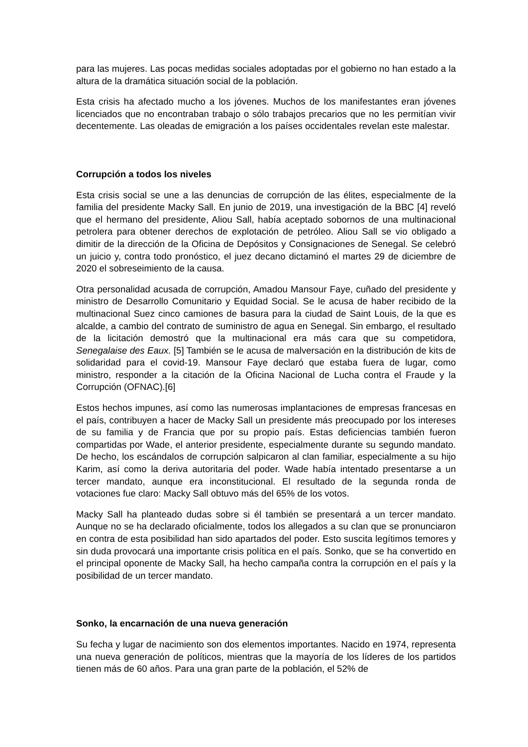para las mujeres. Las pocas medidas sociales adoptadas por el gobierno no han estado a la altura de la dramática situación social de la población.
Esta crisis ha afectado mucho a los jóvenes. Muchos de los manifestantes eran jóvenes licenciados que no encontraban trabajo o sólo trabajos precarios que no les permitían vivir decentemente. Las oleadas de emigración a los países occidentales revelan este malestar.
Corrupción a todos los niveles
Esta crisis social se une a las denuncias de corrupción de las élites, especialmente de la familia del presidente Macky Sall. En junio de 2019, una investigación de la BBC [4] reveló que el hermano del presidente, Aliou Sall, había aceptado sobornos de una multinacional petrolera para obtener derechos de explotación de petróleo. Aliou Sall se vio obligado a dimitir de la dirección de la Oficina de Depósitos y Consignaciones de Senegal. Se celebró un juicio y, contra todo pronóstico, el juez decano dictaminó el martes 29 de diciembre de 2020 el sobreseimiento de la causa.
Otra personalidad acusada de corrupción, Amadou Mansour Faye, cuñado del presidente y ministro de Desarrollo Comunitario y Equidad Social. Se le acusa de haber recibido de la multinacional Suez cinco camiones de basura para la ciudad de Saint Louis, de la que es alcalde, a cambio del contrato de suministro de agua en Senegal. Sin embargo, el resultado de la licitación demostró que la multinacional era más cara que su competidora, Senegalaise des Eaux. [5] También se le acusa de malversación en la distribución de kits de solidaridad para el covid-19. Mansour Faye declaró que estaba fuera de lugar, como ministro, responder a la citación de la Oficina Nacional de Lucha contra el Fraude y la Corrupción (OFNAC).[6]
Estos hechos impunes, así como las numerosas implantaciones de empresas francesas en el país, contribuyen a hacer de Macky Sall un presidente más preocupado por los intereses de su familia y de Francia que por su propio país. Estas deficiencias también fueron compartidas por Wade, el anterior presidente, especialmente durante su segundo mandato. De hecho, los escándalos de corrupción salpicaron al clan familiar, especialmente a su hijo Karim, así como la deriva autoritaria del poder. Wade había intentado presentarse a un tercer mandato, aunque era inconstitucional. El resultado de la segunda ronda de votaciones fue claro: Macky Sall obtuvo más del 65% de los votos.
Macky Sall ha planteado dudas sobre si él también se presentará a un tercer mandato. Aunque no se ha declarado oficialmente, todos los allegados a su clan que se pronunciaron en contra de esta posibilidad han sido apartados del poder. Esto suscita legítimos temores y sin duda provocará una importante crisis política en el país. Sonko, que se ha convertido en el principal oponente de Macky Sall, ha hecho campaña contra la corrupción en el país y la posibilidad de un tercer mandato.
Sonko, la encarnación de una nueva generación
Su fecha y lugar de nacimiento son dos elementos importantes. Nacido en 1974, representa una nueva generación de políticos, mientras que la mayoría de los líderes de los partidos tienen más de 60 años. Para una gran parte de la población, el 52% de